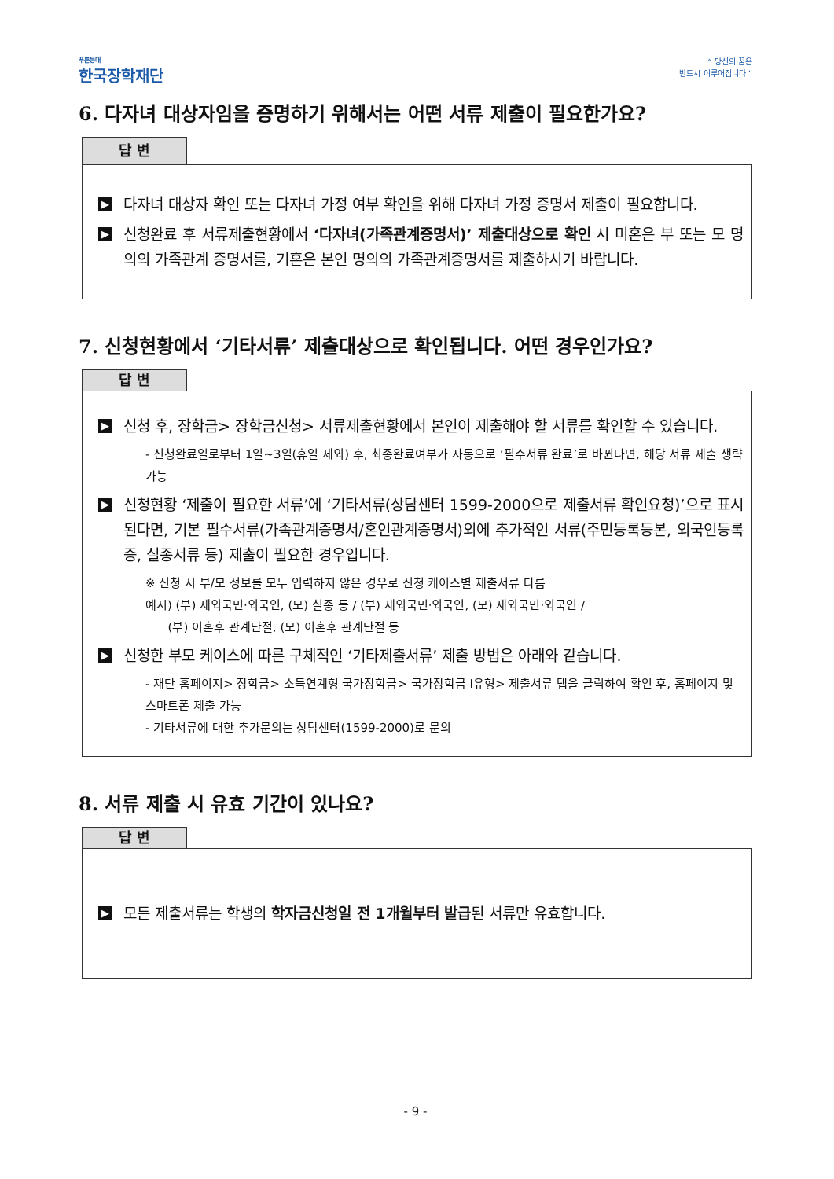푸른등대
한국장학재단
“ 당신의 꿈은
반드시 이루어집니다 ”
6. 다자녀 대상자임을 증명하기 위해서는 어떤 서류 제출이 필요한가요?
답 변
▶
다자녀 대상자 확인 또는 다자녀 가정 여부 확인을 위해 다자녀 가정 증명서 제출이 필요합니다.
▶
신청완료 후 서류제출현황에서 ‘다자녀(가족관계증명서)’ 제출대상으로 확인 시 미혼은 부 또는 모 명의의 가족관계 증명서를, 기혼은 본인 명의의 가족관계증명서를 제출하시기 바랍니다.
7. 신청현황에서 ‘기타서류’ 제출대상으로 확인됩니다. 어떤 경우인가요?
답 변
▶
신청 후, 장학금> 장학금신청> 서류제출현황에서 본인이 제출해야 할 서류를 확인할 수 있습니다.
- 신청완료일로부터 1일~3일(휴일 제외) 후, 최종완료여부가 자동으로 ‘필수서류 완료’로 바뀐다면, 해당 서류 제출 생략 가능
▶
신청현황 ‘제출이 필요한 서류’에 ‘기타서류(상담센터 1599-2000으로 제출서류 확인요청)’으로 표시된다면, 기본 필수서류(가족관계증명서/혼인관계증명서)외에 추가적인 서류(주민등록등본, 외국인등록증, 실종서류 등) 제출이 필요한 경우입니다.
※ 신청 시 부/모 정보를 모두 입력하지 않은 경우로 신청 케이스별 제출서류 다름
예시) (부) 재외국민·외국인, (모) 실종 등 / (부) 재외국민·외국인, (모) 재외국민·외국인 /
(부) 이혼후 관계단절, (모) 이혼후 관계단절 등
▶
신청한 부모 케이스에 따른 구체적인 ‘기타제출서류’ 제출 방법은 아래와 같습니다.
- 재단 홈페이지> 장학금> 소득연계형 국가장학금> 국가장학금 Ⅰ유형> 제출서류 탭을 클릭하여 확인 후, 홈페이지 및 스마트폰 제출 가능
- 기타서류에 대한 추가문의는 상담센터(1599-2000)로 문의
8. 서류 제출 시 유효 기간이 있나요?
답 변
▶
모든 제출서류는 학생의 학자금신청일 전 1개월부터 발급된 서류만 유효합니다.
- 9 -